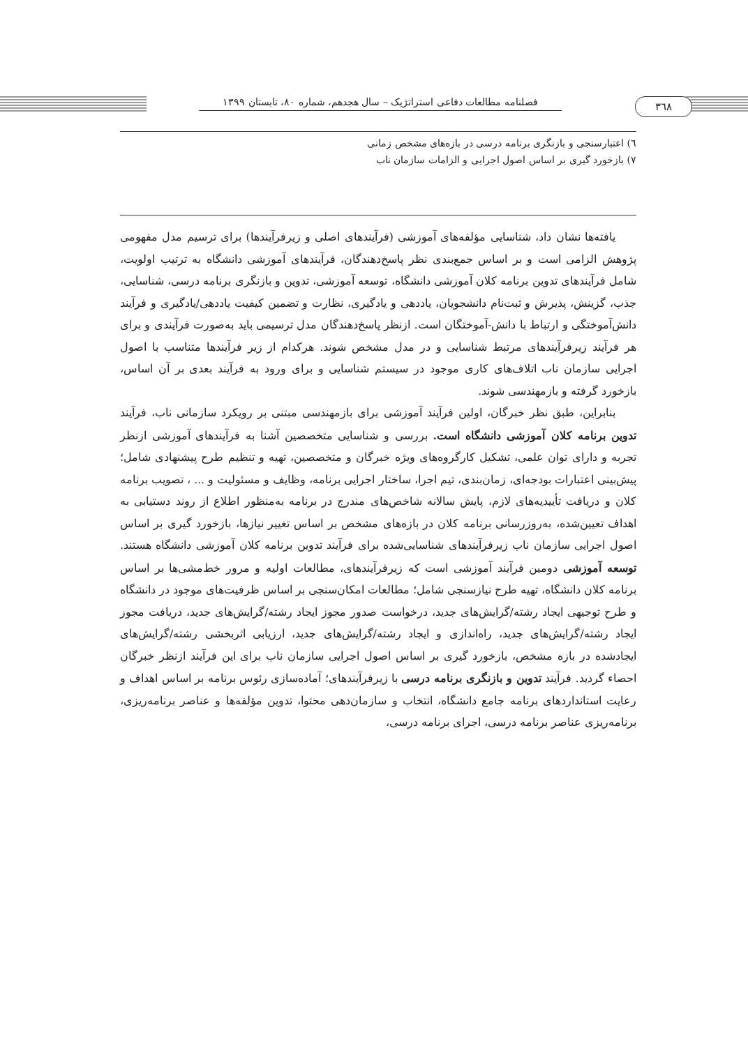فصلنامه مطالعات دفاعی استراتژیک – سال هجدهم، شماره ۸۰، تابستان ۱۳۹۹
۳٦٨
٦) اعتبارسنجی و بازنگری برنامه درسی در بازه‌های مشخص زمانی
٧) بازخورد گیری بر اساس اصول اجرایی و الزامات سازمان ناب
یافته‌ها نشان داد، شناسایی مؤلفه‌های آموزشی (فرآیندهای اصلی و زیرفرآیندها) برای ترسیم مدل مفهومی پژوهش الزامی است و بر اساس جمع‌بندی نظر پاسخ‌دهندگان، فرآیندهای آموزشی دانشگاه به ترتیب اولویت، شامل فرآیندهای تدوین برنامه کلان آموزشی دانشگاه، توسعه آموزشی، تدوین و بازنگری برنامه درسی، شناسایی، جذب، گزینش، پذیرش و ثبت‌نام دانشجویان، یاددهی و یادگیری، نظارت و تضمین کیفیت یاددهی/یادگیری و فرآیند دانش‌آموختگی و ارتباط با دانش-آموختگان است. ازنظر پاسخ‌دهندگان مدل ترسیمی باید به‌صورت فرآیندی و برای هر فرآیند زیرفرآیندهای مرتبط شناسایی و در مدل مشخص شوند. هرکدام از زیر فرآیندها متناسب با اصول اجرایی سازمان ناب اتلاف‌های کاری موجود در سیستم شناسایی و برای ورود به فرآیند بعدی بر آن اساس، بازخورد گرفته و بازمهندسی شوند.
بنابراین، طبق نظر خبرگان، اولین فرآیند آموزشی برای بازمهندسی مبتنی بر رویکرد سازمانی ناب، فرآیند تدوین برنامه کلان آموزشی دانشگاه است. بررسی و شناسایی متخصصین آشنا به فرآیندهای آموزشی ازنظر تجربه و دارای توان علمی، تشکیل کارگروه‌های ویژه خبرگان و متخصصین، تهیه و تنظیم طرح پیشنهادی شامل؛ پیش‌بینی اعتبارات بودجه‌ای، زمان‌بندی، تیم اجرا، ساختار اجرایی برنامه، وظایف و مسئولیت و ... ، تصویب برنامه کلان و دریافت تأییدیه‌های لازم، پایش سالانه شاخص‌های مندرج در برنامه به‌منظور اطلاع از روند دستیابی به اهداف تعیین‌شده، به‌روزرسانی برنامه کلان در بازه‌های مشخص بر اساس تغییر نیازها، بازخورد گیری بر اساس اصول اجرایی سازمان ناب زیرفرآیندهای شناسایی‌شده برای فرآیند تدوین برنامه کلان آموزشی دانشگاه هستند. توسعه آموزشی دومین فرآیند آموزشی است که زیرفرآیندهای، مطالعات اولیه و مرور خط‌مشی‌ها بر اساس برنامه کلان دانشگاه، تهیه طرح نیازسنجی شامل؛ مطالعات امکان‌سنجی بر اساس ظرفیت‌های موجود در دانشگاه و طرح توجیهی ایجاد رشته/گرایش‌های جدید، درخواست صدور مجوز ایجاد رشته/گرایش‌های جدید، دریافت مجوز ایجاد رشته/گرایش‌های جدید، راه‌اندازی و ایجاد رشته/گرایش‌های جدید، ارزیابی اثربخشی رشته/گرایش‌های ایجادشده در بازه مشخص، بازخورد گیری بر اساس اصول اجرایی سازمان ناب برای این فرآیند ازنظر خبرگان احصاء گردید. فرآیند تدوین و بازنگری برنامه درسی با زیرفرآیندهای؛ آماده‌سازی رئوس برنامه بر اساس اهداف و رعایت استانداردهای برنامه جامع دانشگاه، انتخاب و سازمان‌دهی محتوا، تدوین مؤلفه‌ها و عناصر برنامه‌ریزی، برنامه‌ریزی عناصر برنامه درسی، اجرای برنامه درسی،